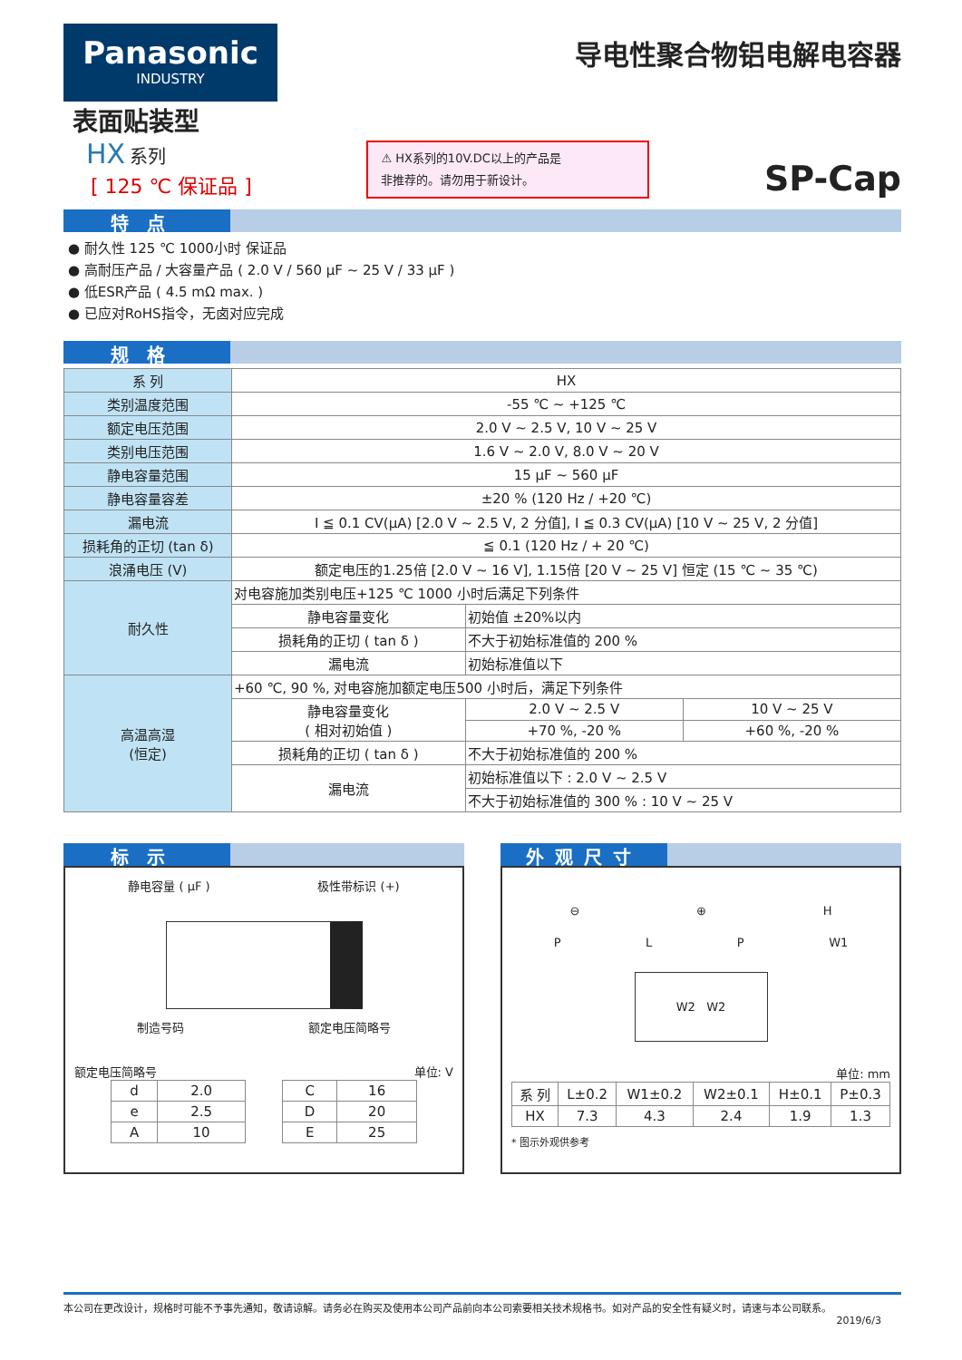Panasonic
INDUSTRY
导电性聚合物铝电解电容器
表面贴装型
HX 系列
[ 125 ℃ 保证品 ]
⚠ HX系列的10V.DC以上的产品是
非推荐的。请勿用于新设计。
SP-Cap
特点
● 耐久性 125 ℃ 1000小时 保证品
● 高耐压产品 / 大容量产品 ( 2.0 V / 560 μF ~ 25 V / 33 μF )
● 低ESR产品 ( 4.5 mΩ max. )
● 已应对RoHS指令，无卤对应完成
规格
| 系 列 | HX | | |
| 类别温度范围 | -55 ℃ ~ +125 ℃ | | |
| 额定电压范围 | 2.0 V ~ 2.5 V, 10 V ~ 25 V | | |
| 类别电压范围 | 1.6 V ~ 2.0 V, 8.0 V ~ 20 V | | |
| 静电容量范围 | 15 μF ~ 560 μF | | |
| 静电容量容差 | ±20 % (120 Hz / +20 ℃) | | |
| 漏电流 | I ≦ 0.1 CV(μA) [2.0 V ~ 2.5 V, 2 分值], I ≦ 0.3 CV(μA) [10 V ~ 25 V, 2 分值] | | |
| 损耗角的正切 (tan δ) | ≦ 0.1 (120 Hz / + 20 ℃) | | |
| 浪涌电压 (V) | 额定电压的1.25倍 [2.0 V ~ 16 V], 1.15倍 [20 V ~ 25 V] 恒定 (15 ℃ ~ 35 ℃) | | |
| 耐久性 | 对电容施加类别电压+125 ℃ 1000 小时后满足下列条件 | | |
| | 静电容量变化 | 初始值 ±20%以内 | |
| | 损耗角的正切 ( tan δ ) | 不大于初始标准值的 200 % | |
| | 漏电流 | 初始标准值以下 | |
| 高温高湿 (恒定) | +60 ℃, 90 %, 对电容施加额定电压500 小时后，满足下列条件 | | |
| | 静电容量变化 ( 相对初始值 ) | 2.0 V ~ 2.5 V | 10 V ~ 25 V |
| | | +70 %, -20 % | +60 %, -20 % |
| | 损耗角的正切 ( tan δ ) | 不大于初始标准值的 200 % | |
| | 漏电流 | 初始标准值以下 : 2.0 V ~ 2.5 V | |
| | | 不大于初始标准值的 300 % : 10 V ~ 25 V | |
标示
静电容量 ( μF ) 极性带标识 (+)
制造号码 额定电压简略号
额定电压简略号 单位: V
| d | 2.0 |
| e | 2.5 |
| A | 10 |
| C | 16 |
| D | 20 |
| E | 25 |
外观尺寸
⊖ ⊕ H
P L P W1
W2 W2
单位: mm
| 系 列 | L±0.2 | W1±0.2 | W2±0.1 | H±0.1 | P±0.3 |
| --- | --- | --- | --- | --- | --- |
| HX | 7.3 | 4.3 | 2.4 | 1.9 | 1.3 |
* 图示外观供参考
本公司在更改设计，规格时可能不予事先通知，敬请谅解。请务必在购买及使用本公司产品前向本公司索要相关技术规格书。如对产品的安全性有疑义时，请速与本公司联系。
2019/6/3